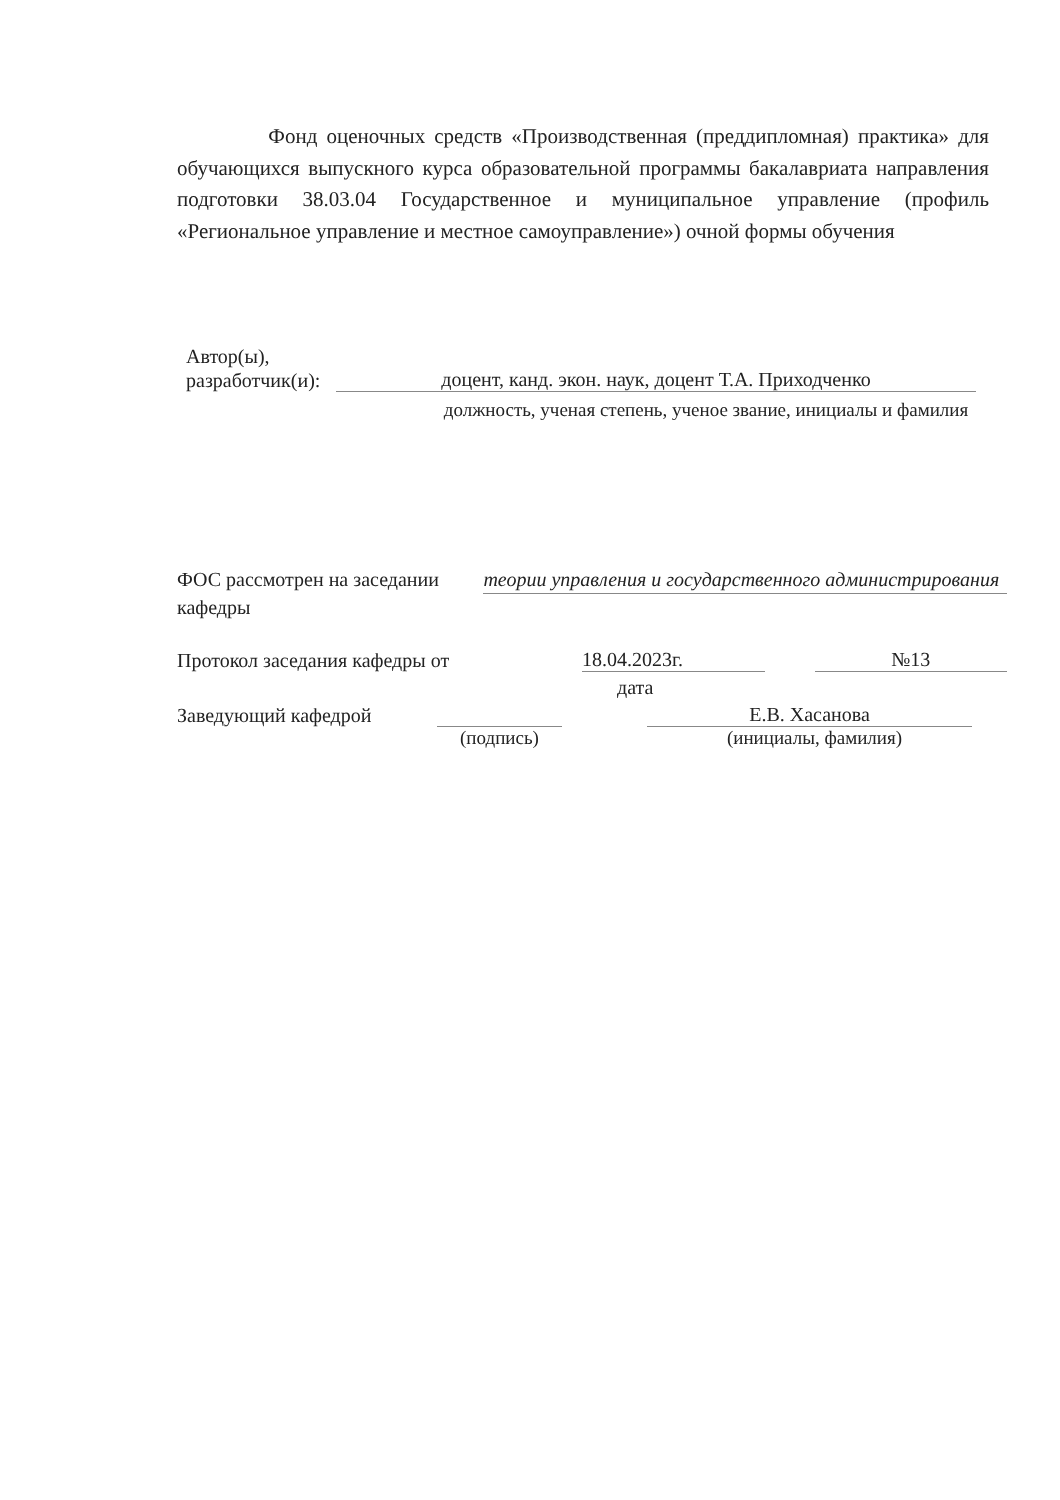Фонд оценочных средств «Производственная (преддипломная) практика» для обучающихся выпускного курса образовательной программы бакалавриата направления подготовки 38.03.04 Государственное и муниципальное управление (профиль «Региональное управление и местное самоуправление») очной формы обучения
Автор(ы),
разработчик(и):
доцент, канд. экон. наук, доцент Т.А. Приходченко
должность, ученая степень, ученое звание, инициалы и фамилия
ФОС рассмотрен на заседании кафедры
теории управления и государственного администрирования
Протокол заседания кафедры от
18.04.2023г.
№13
дата
Заведующий кафедрой
Е.В. Хасанова
(подпись)
(инициалы, фамилия)